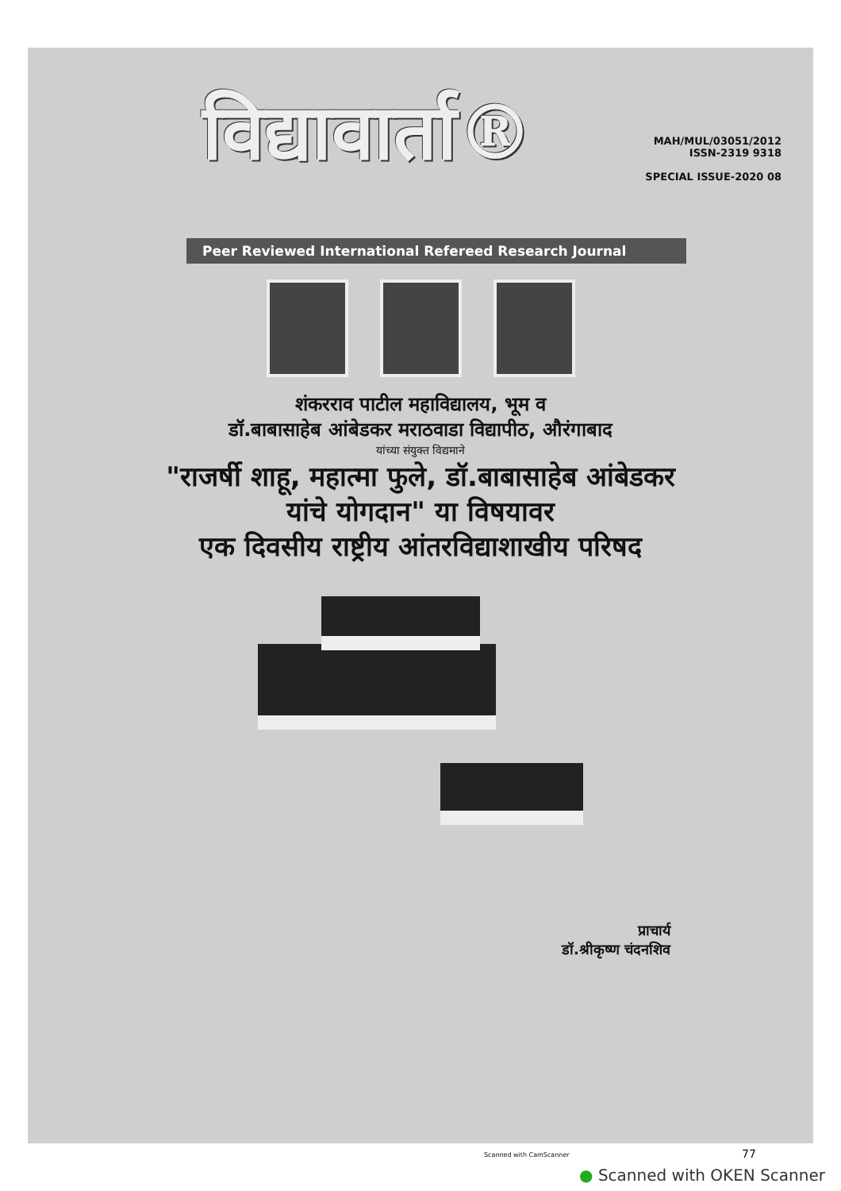विद्यावार्ता®
MAH/MUL/03051/2012
ISSN-2319 9318
SPECIAL ISSUE-2020 08
Peer Reviewed International Refereed Research Journal
शंकरराव पाटील महाविद्यालय, भूम व
डॉ.बाबासाहेब आंबेडकर मराठवाडा विद्यापीठ, औरंगाबाद
यांच्या संयुक्त विद्यमाने
"राजर्षी शाहू, महात्मा फुले, डॉ.बाबासाहेब आंबेडकर
यांचे योगदान" या विषयावर
एक दिवसीय राष्ट्रीय आंतरविद्याशाखीय परिषद
प्राचार्य
डॉ.श्रीकृष्ण चंदनशिव
Scanned with CamScanner 77
● Scanned with OKEN Scanner